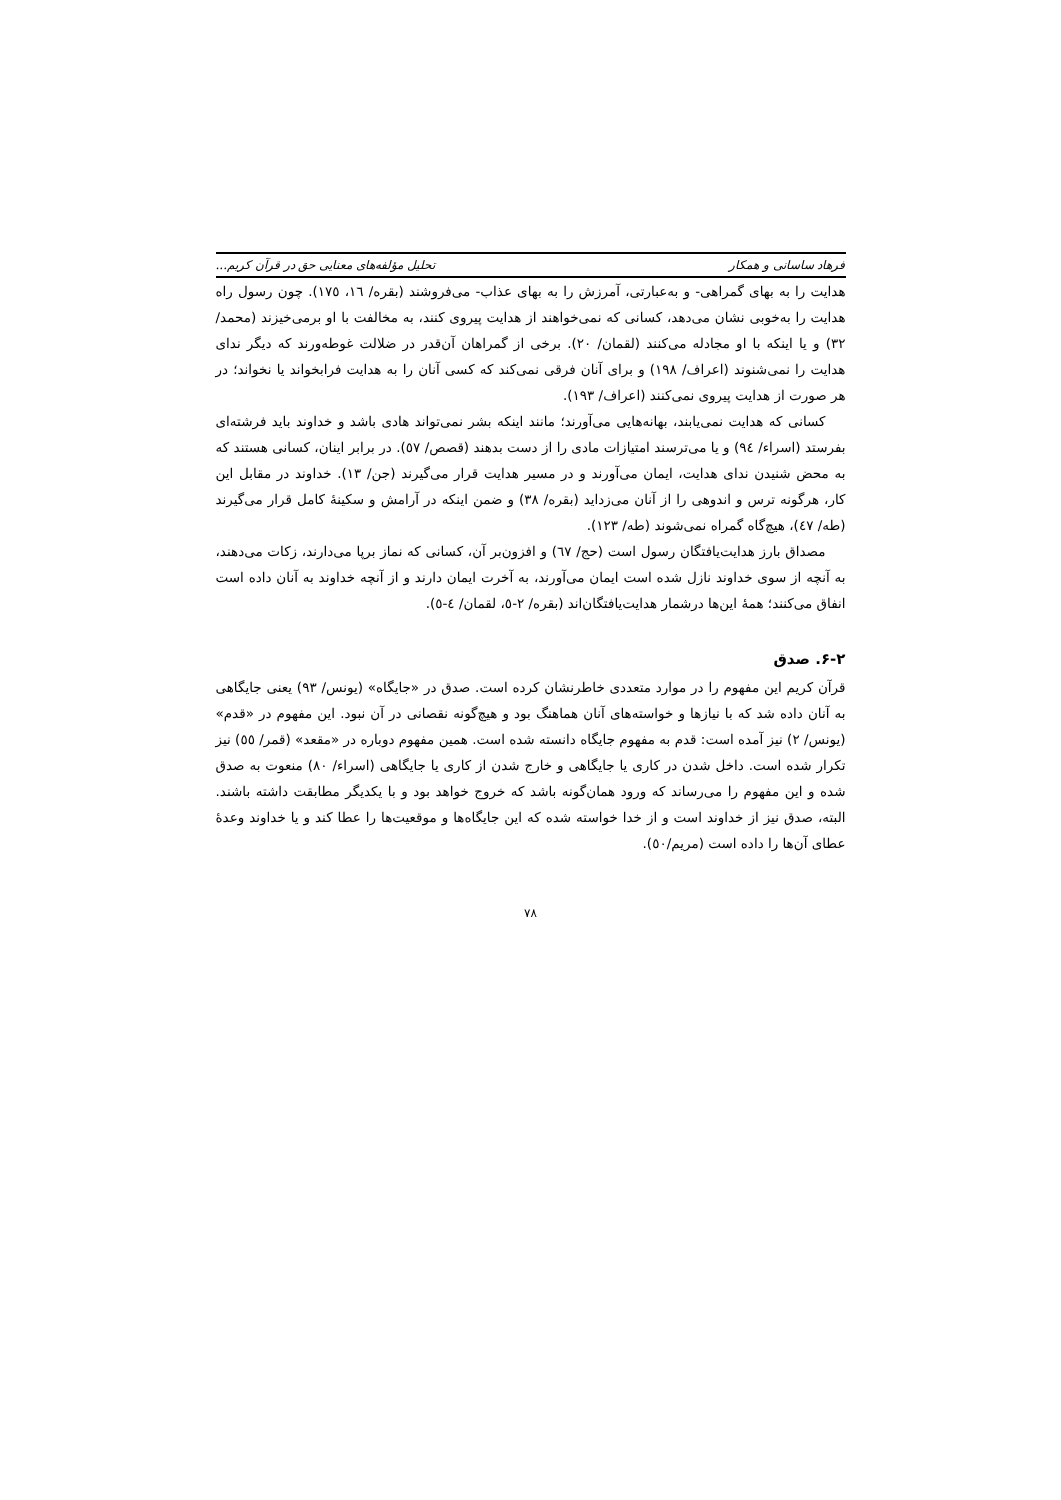فرهاد ساسانی و همکار تحلیل مؤلفه‌های معنایی حق در قرآن کریم...
هدایت را به بهای گمراهی- و به‌عبارتی، آمرزش را به بهای عذاب- می‌فروشند (بقره/ ١٦، ١٧٥). چون رسول راه هدایت را به‌خوبی نشان می‌دهد، کسانی که نمی‌خواهند از هدایت پیروی کنند، به مخالفت با او برمی‌خیزند (محمد/ ٣٢) و یا اینکه با او مجادله می‌کنند (لقمان/ ٢٠). برخی از گمراهان آن‌قدر در ضلالت غوطه‌ورند که دیگر ندای هدایت را نمی‌شنوند (اعراف/ ١٩٨) و برای آنان فرقی نمی‌کند که کسی آنان را به هدایت فرابخواند یا نخواند؛ در هر صورت از هدایت پیروی نمی‌کنند (اعراف/ ١٩٣).
کسانی که هدایت نمی‌یابند، بهانه‌هایی می‌آورند؛ مانند اینکه بشر نمی‌تواند هادی باشد و خداوند باید فرشته‌ای بفرستد (اسراء/ ٩٤) و یا می‌ترسند امتیازات مادی را از دست بدهند (قصص/ ٥٧). در برابر اینان، کسانی هستند که به محض شنیدن ندای هدایت، ایمان می‌آورند و در مسیر هدایت قرار می‌گیرند (جن/ ١٣). خداوند در مقابل این کار، هرگونه ترس و اندوهی را از آنان می‌زداید (بقره/ ٣٨) و ضمن اینکه در آرامش و سکینهٔ کامل قرار می‌گیرند (طه/ ٤٧)، هیچ‌گاه گمراه نمی‌شوند (طه/ ١٢٣).
مصداق بارز هدایت‌یافتگان رسول است (حج/ ٦٧) و افزون‌بر آن، کسانی که نماز برپا می‌دارند، زکات می‌دهند، به آنچه از سوی خداوند نازل شده است ایمان می‌آورند، به آخرت ایمان دارند و از آنچه خداوند به آنان داده است انفاق می‌کنند؛ همهٔ این‌ها درشمار هدایت‌یافتگان‌اند (بقره/ ٢-٥، لقمان/ ٤-٥).
٢-۶. صدق
قرآن کریم این مفهوم را در موارد متعددی خاطرنشان کرده است. صدق در «جایگاه» (یونس/ ٩٣) یعنی جایگاهی به آنان داده شد که با نیازها و خواسته‌های آنان هماهنگ بود و هیچ‌گونه نقصانی در آن نبود. این مفهوم در «قدم» (یونس/ ٢) نیز آمده است: قدم به مفهوم جایگاه دانسته شده است. همین مفهوم دوباره در «مقعد» (قمر/ ٥٥) نیز تکرار شده است. داخل شدن در کاری یا جایگاهی و خارج شدن از کاری یا جایگاهی (اسراء/ ٨٠) منعوت به صدق شده و این مفهوم را می‌رساند که ورود همان‌گونه باشد که خروج خواهد بود و با یکدیگر مطابقت داشته باشند. البته، صدق نیز از خداوند است و از خدا خواسته شده که این جایگاه‌ها و موقعیت‌ها را عطا کند و یا خداوند وعدهٔ عطای آن‌ها را داده است (مریم/٥٠).
٧٨